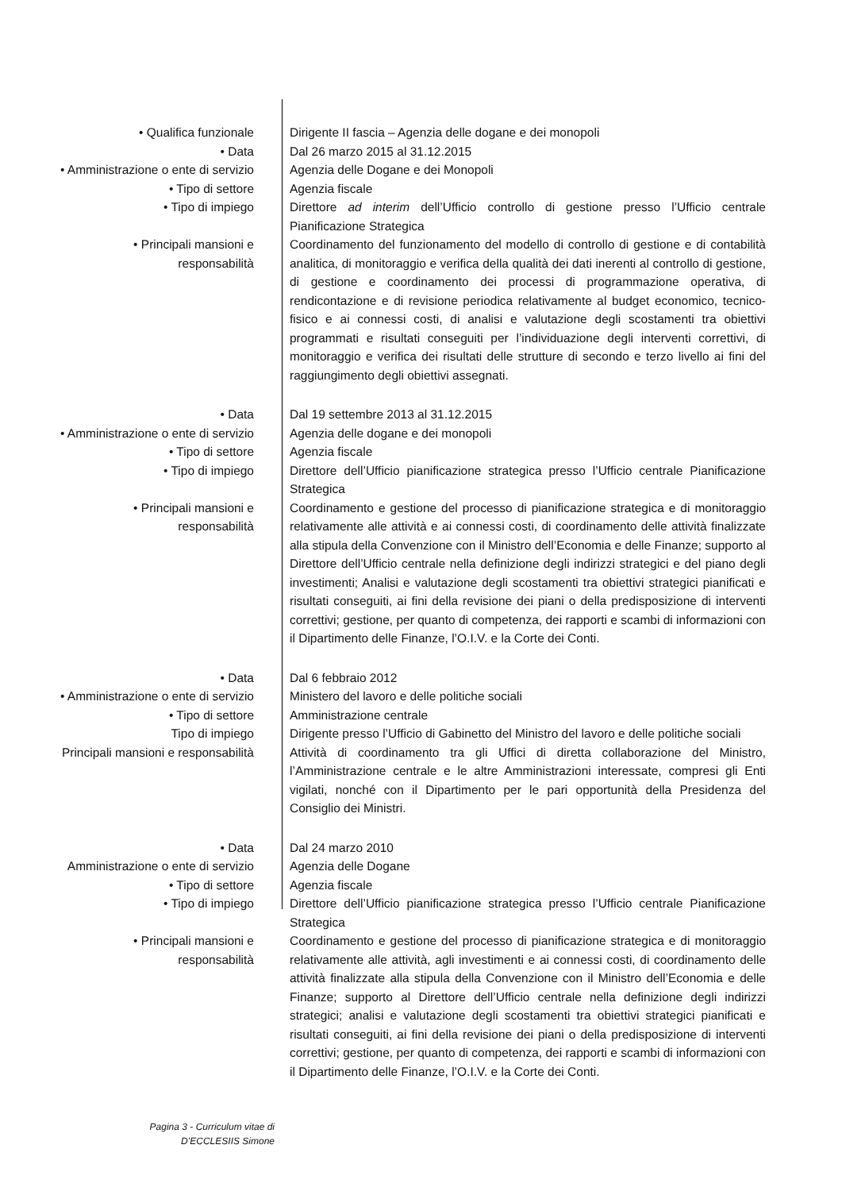• Qualifica funzionale Dirigente II fascia – Agenzia delle dogane e dei monopoli
• Data Dal 26 marzo 2015 al 31.12.2015
• Amministrazione o ente di servizio
Agenzia delle Dogane e dei Monopoli
• Tipo di settore Agenzia fiscale
• Tipo di impiego Direttore ad interim dell’Ufficio controllo di gestione presso l’Ufficio centrale Pianificazione Strategica
• Principali mansioni e
responsabilità
Coordinamento del funzionamento del modello di controllo di gestione e di contabilità analitica, di monitoraggio e verifica della qualità dei dati inerenti al controllo di gestione, di gestione e coordinamento dei processi di programmazione operativa, di rendicontazione e di revisione periodica relativamente al budget economico, tecnico-fisico e ai connessi costi, di analisi e valutazione degli scostamenti tra obiettivi programmati e risultati conseguiti per l’individuazione degli interventi correttivi, di monitoraggio e verifica dei risultati delle strutture di secondo e terzo livello ai fini del raggiungimento degli obiettivi assegnati.
• Data Dal 19 settembre 2013 al 31.12.2015
• Amministrazione o ente di servizio
Agenzia delle dogane e dei monopoli
• Tipo di settore Agenzia fiscale
• Tipo di impiego Direttore dell’Ufficio pianificazione strategica presso l’Ufficio centrale Pianificazione Strategica
• Principali mansioni e
responsabilità
Coordinamento e gestione del processo di pianificazione strategica e di monitoraggio relativamente alle attività e ai connessi costi, di coordinamento delle attività finalizzate alla stipula della Convenzione con il Ministro dell’Economia e delle Finanze; supporto al Direttore dell’Ufficio centrale nella definizione degli indirizzi strategici e del piano degli investimenti; Analisi e valutazione degli scostamenti tra obiettivi strategici pianificati e risultati conseguiti, ai fini della revisione dei piani o della predisposizione di interventi correttivi; gestione, per quanto di competenza, dei rapporti e scambi di informazioni con il Dipartimento delle Finanze, l’O.I.V. e la Corte dei Conti.
• Data Dal 6 febbraio 2012
• Amministrazione o ente di servizio
Ministero del lavoro e delle politiche sociali
• Tipo di settore Amministrazione centrale
Tipo di impiego Dirigente presso l’Ufficio di Gabinetto del Ministro del lavoro e delle politiche sociali
Principali mansioni e responsabilità
Attività di coordinamento tra gli Uffici di diretta collaborazione del Ministro, l’Amministrazione centrale e le altre Amministrazioni interessate, compresi gli Enti vigilati, nonché con il Dipartimento per le pari opportunità della Presidenza del Consiglio dei Ministri.
• Data Dal 24 marzo 2010
Amministrazione o ente di servizio Agenzia delle Dogane
• Tipo di settore Agenzia fiscale
• Tipo di impiego Direttore dell’Ufficio pianificazione strategica presso l’Ufficio centrale Pianificazione Strategica
• Principali mansioni e
responsabilità
Coordinamento e gestione del processo di pianificazione strategica e di monitoraggio relativamente alle attività, agli investimenti e ai connessi costi, di coordinamento delle attività finalizzate alla stipula della Convenzione con il Ministro dell’Economia e delle Finanze; supporto al Direttore dell’Ufficio centrale nella definizione degli indirizzi strategici; analisi e valutazione degli scostamenti tra obiettivi strategici pianificati e risultati conseguiti, ai fini della revisione dei piani o della predisposizione di interventi correttivi; gestione, per quanto di competenza, dei rapporti e scambi di informazioni con il Dipartimento delle Finanze, l’O.I.V. e la Corte dei Conti.
Pagina 3 - Curriculum vitae di
D’ECCLESIIS Simone